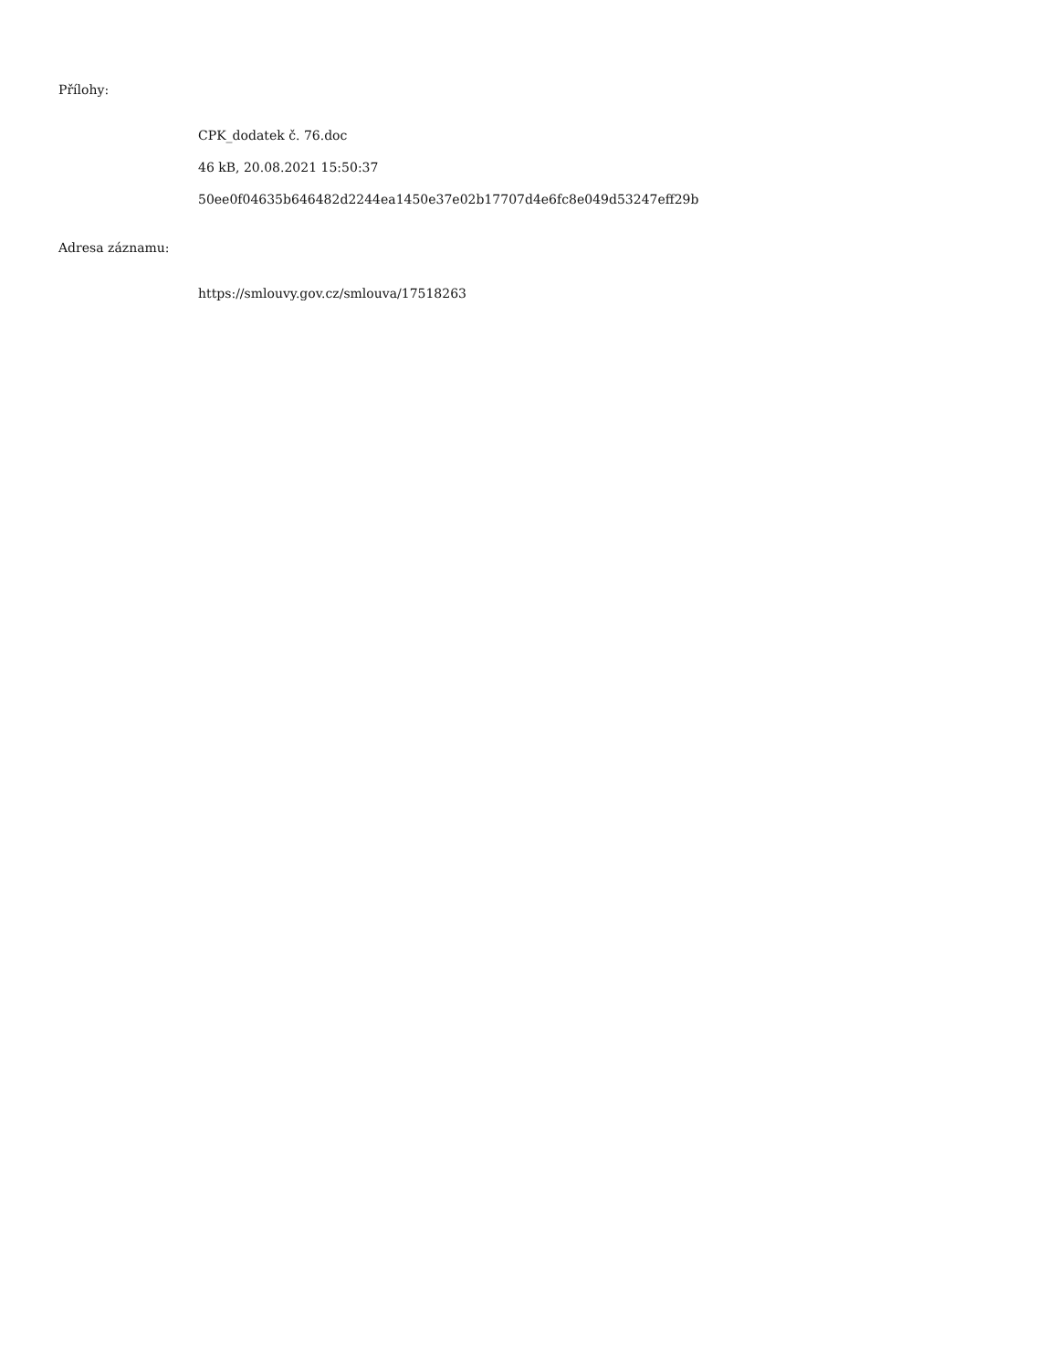Přílohy:
CPK_dodatek č. 76.doc
46 kB, 20.08.2021 15:50:37
50ee0f04635b646482d2244ea1450e37e02b17707d4e6fc8e049d53247eff29b
Adresa záznamu:
https://smlouvy.gov.cz/smlouva/17518263